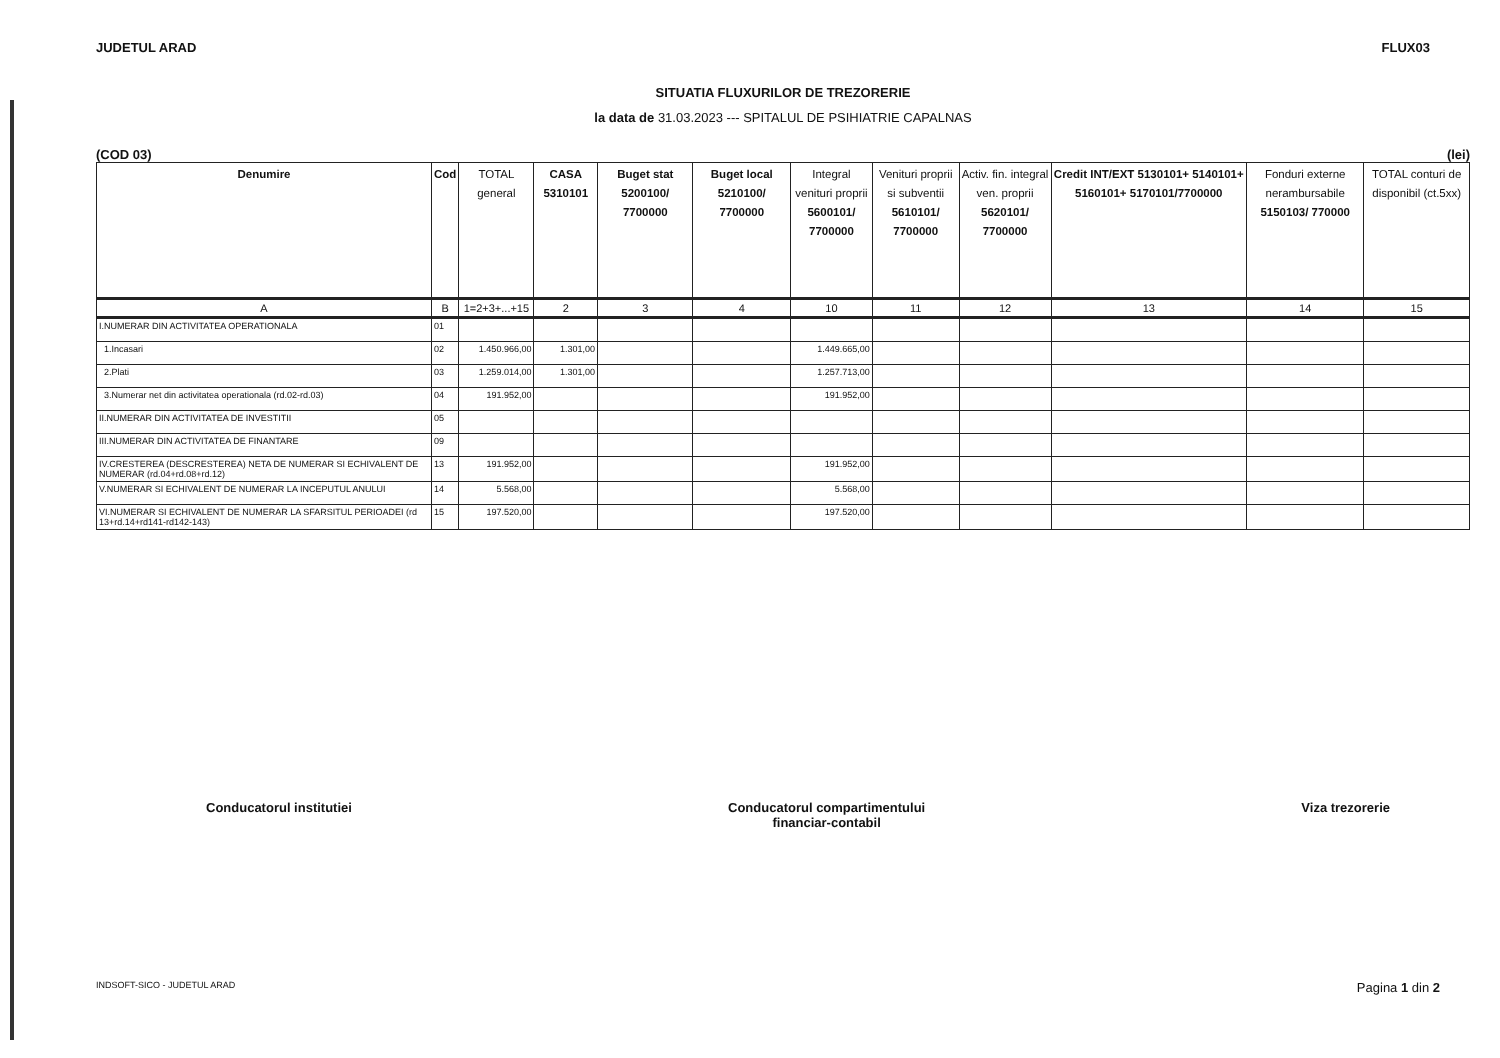JUDETUL ARAD FLUX03
SITUATIA FLUXURILOR DE TREZORERIE
la data de 31.03.2023 --- SPITALUL DE PSIHIATRIE CAPALNAS
(COD 03) (lei)
| Denumire | Cod | TOTAL general | CASA 5310101 | Buget stat 5200100/ 7700000 | Buget local 5210100/ 7700000 | Integral venituri proprii 5600101/ 7700000 | Venituri proprii si subventii 5610101/ 7700000 | Activ. fin. integral ven. proprii 5620101/ 7700000 | Credit INT/EXT 5130101+ 5140101+ 5160101+ 5170101/7700000 | Fonduri externe nerambursabile 5150103/ 770000 | TOTAL conturi de disponibil (ct.5xx) |
| --- | --- | --- | --- | --- | --- | --- | --- | --- | --- | --- | --- |
| A | B | 1=2+3+...+15 | 2 | 3 | 4 | 10 | 11 | 12 | 13 | 14 | 15 |
| I.NUMERAR DIN ACTIVITATEA OPERATIONALA | 01 | | | | | | | | | | |
| 1.Incasari | 02 | 1.450.966,00 | 1.301,00 | | | 1.449.665,00 | | | | | |
| 2.Plati | 03 | 1.259.014,00 | 1.301,00 | | | 1.257.713,00 | | | | | |
| 3.Numerar net din activitatea operationala (rd.02-rd.03) | 04 | 191.952,00 | | | | 191.952,00 | | | | | |
| II.NUMERAR DIN ACTIVITATEA DE INVESTITII | 05 | | | | | | | | | | |
| III.NUMERAR DIN ACTIVITATEA DE FINANTARE | 09 | | | | | | | | | | |
| IV.CRESTEREA (DESCRESTEREA) NETA DE NUMERAR SI ECHIVALENT DE NUMERAR (rd.04+rd.08+rd.12) | 13 | 191.952,00 | | | | 191.952,00 | | | | | |
| V.NUMERAR SI ECHIVALENT DE NUMERAR LA INCEPUTUL ANULUI | 14 | 5.568,00 | | | | 5.568,00 | | | | | |
| VI.NUMERAR SI ECHIVALENT DE NUMERAR LA SFARSITUL PERIOADEI (rd 13+rd.14+rd141-rd142-143) | 15 | 197.520,00 | | | | 197.520,00 | | | | | |
Conducatorul institutiei Conducatorul compartimentului
financiar-contabil Viza trezorerie
INDSOFT-SICO - JUDETUL ARAD Pagina 1 din 2